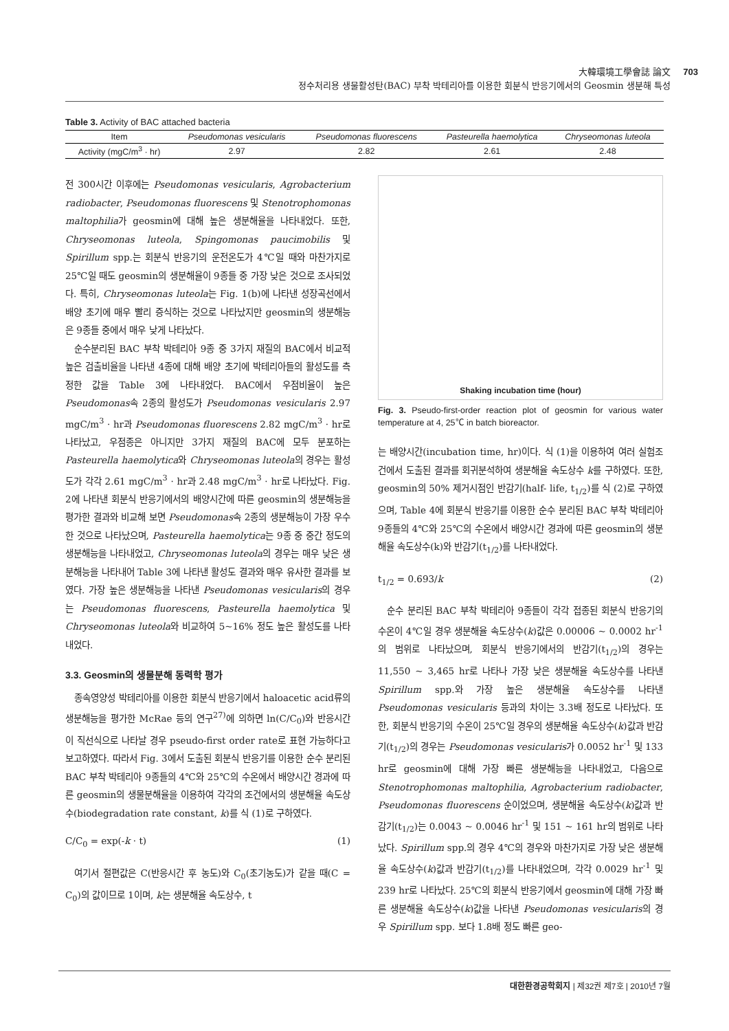大韓環境工學會誌 論文
정수처리용 생물활성탄(BAC) 부착 박테리아를 이용한 회분식 반응기에서의 Geosmin 생분해 특성
703
Table 3. Activity of BAC attached bacteria
| Item | Pseudomonas vesicularis | Pseudomonas fluorescens | Pasteurella haemolytica | Chryseomonas luteola |
| --- | --- | --- | --- | --- |
| Activity (mgC/m<sup>3</sup> · hr) | 2.97 | 2.82 | 2.61 | 2.48 |
전 300시간 이후에는 Pseudomonas vesicularis, Agrobacterium radiobacter, Pseudomonas fluorescens 및 Stenotrophomonas maltophilia가 geosmin에 대해 높은 생분해율을 나타내었다. 또한, Chryseomonas luteola, Spingomonas paucimobilis 및 Spirillum spp.는 회분식 반응기의 운전온도가 4℃일 때와 마찬가지로 25℃일 때도 geosmin의 생분해율이 9종들 중 가장 낮은 것으로 조사되었다. 특히, Chryseomonas luteola는 Fig. 1(b)에 나타낸 성장곡선에서 배양 초기에 매우 빨리 증식하는 것으로 나타났지만 geosmin의 생분해능은 9종들 중에서 매우 낮게 나타났다.
순수분리된 BAC 부착 박테리아 9종 중 3가지 재질의 BAC에서 비교적 높은 검출비율을 나타낸 4종에 대해 배양 초기에 박테리아들의 활성도를 측정한 값을 Table 3에 나타내었다. BAC에서 우점비율이 높은 Pseudomonas속 2종의 활성도가 Pseudomonas vesicularis 2.97 mgC/m<sup>3</sup> · hr과 Pseudomonas fluorescens 2.82 mgC/m<sup>3</sup> · hr로 나타났고, 우점종은 아니지만 3가지 재질의 BAC에 모두 분포하는 Pasteurella haemolytica와 Chryseomonas luteola의 경우는 활성도가 각각 2.61 mgC/m<sup>3</sup> · hr과 2.48 mgC/m<sup>3</sup> · hr로 나타났다. Fig. 2에 나타낸 회분식 반응기에서의 배양시간에 따른 geosmin의 생분해능을 평가한 결과와 비교해 보면 Pseudomonas속 2종의 생분해능이 가장 우수한 것으로 나타났으며, Pasteurella haemolytica는 9종 중 중간 정도의 생분해능을 나타내었고, Chryseomonas luteola의 경우는 매우 낮은 생분해능을 나타내어 Table 3에 나타낸 활성도 결과와 매우 유사한 결과를 보였다. 가장 높은 생분해능을 나타낸 Pseudomonas vesicularis의 경우는 Pseudomonas fluorescens, Pasteurella haemolytica 및 Chryseomonas luteola와 비교하여 5~16% 정도 높은 활성도를 나타내었다.
3.3. Geosmin의 생물분해 동력학 평가
종속영양성 박테리아를 이용한 회분식 반응기에서 haloacetic acid류의 생분해능을 평가한 McRae 등의 연구<sup>27)</sup>에 의하면 ln(C/C<sub>0</sub>)와 반응시간이 직선식으로 나타날 경우 pseudo-first order rate로 표현 가능하다고 보고하였다. 따라서 Fig. 3에서 도출된 회분식 반응기를 이용한 순수 분리된 BAC 부착 박테리아 9종들의 4℃와 25℃의 수온에서 배양시간 경과에 따른 geosmin의 생물분해율을 이용하여 각각의 조건에서의 생분해율 속도상수(biodegradation rate constant, k)를 식 (1)로 구하였다.
C/C<sub>0</sub> = exp(-k · t) (1)
여기서 절편값은 C(반응시간 후 농도)와 C<sub>0</sub>(초기농도)가 같을 때(C = C<sub>0</sub>)의 값이므로 1이며, k는 생분해율 속도상수, t
Shaking incubation time (hour)
Fig. 3. Pseudo-first-order reaction plot of geosmin for various water temperature at 4, 25℃ in batch bioreactor.
는 배양시간(incubation time, hr)이다. 식 (1)을 이용하여 여러 실험조건에서 도출된 결과를 회귀분석하여 생분해율 속도상수 k를 구하였다. 또한, geosmin의 50% 제거시점인 반감기(half- life, t<sub>1/2</sub>)를 식 (2)로 구하였으며, Table 4에 회분식 반응기를 이용한 순수 분리된 BAC 부착 박테리아 9종들의 4℃와 25℃의 수온에서 배양시간 경과에 따른 geosmin의 생분해율 속도상수(k)와 반감기(t<sub>1/2</sub>)를 나타내었다.
t<sub>1/2</sub> = 0.693/k (2)
순수 분리된 BAC 부착 박테리아 9종들이 각각 접종된 회분식 반응기의 수온이 4℃일 경우 생분해율 속도상수(k)값은 0.00006 ~ 0.0002 hr<sup>-1</sup>의 범위로 나타났으며, 회분식 반응기에서의 반감기(t<sub>1/2</sub>)의 경우는 11,550 ~ 3,465 hr로 나타나 가장 낮은 생분해율 속도상수를 나타낸 Spirillum spp.와 가장 높은 생분해율 속도상수를 나타낸 Pseudomonas vesicularis 등과의 차이는 3.3배 정도로 나타났다. 또한, 회분식 반응기의 수온이 25℃일 경우의 생분해율 속도상수(k)값과 반감기(t<sub>1/2</sub>)의 경우는 Pseudomonas vesicularis가 0.0052 hr<sup>-1</sup> 및 133 hr로 geosmin에 대해 가장 빠른 생분해능을 나타내었고, 다음으로 Stenotrophomonas maltophilia, Agrobacterium radiobacter, Pseudomonas fluorescens 순이었으며, 생분해율 속도상수(k)값과 반감기(t<sub>1/2</sub>)는 0.0043 ~ 0.0046 hr<sup>-1</sup> 및 151 ~ 161 hr의 범위로 나타났다. Spirillum spp.의 경우 4℃의 경우와 마찬가지로 가장 낮은 생분해율 속도상수(k)값과 반감기(t<sub>1/2</sub>)를 나타내었으며, 각각 0.0029 hr<sup>-1</sup> 및 239 hr로 나타났다. 25℃의 회분식 반응기에서 geosmin에 대해 가장 빠른 생분해율 속도상수(k)값을 나타낸 Pseudomonas vesicularis의 경우 Spirillum spp. 보다 1.8배 정도 빠른 geo-
대한환경공학회지 | 제32권 제7호 | 2010년 7월